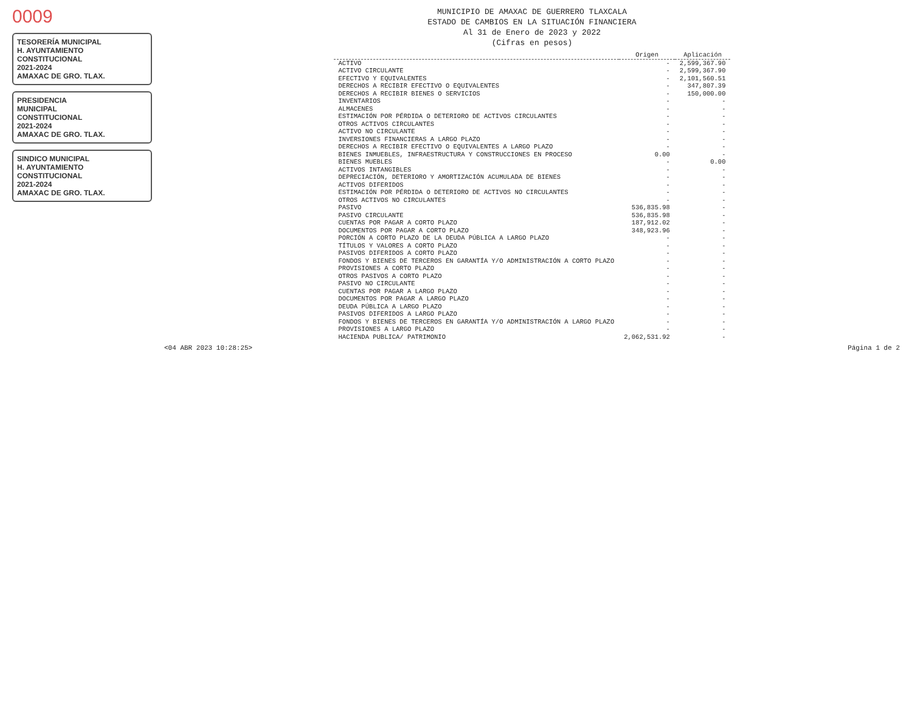0009
TESORERÍA MUNICIPAL
H. AYUNTAMIENTO
CONSTITUCIONAL
2021-2024
AMAXAC DE GRO. TLAX.
PRESIDENCIA
MUNICIPAL
CONSTITUCIONAL
2021-2024
AMAXAC DE GRO. TLAX.
SINDICO MUNICIPAL
H. AYUNTAMIENTO
CONSTITUCIONAL
2021-2024
AMAXAC DE GRO. TLAX.
MUNICIPIO DE AMAXAC DE GUERRERO TLAXCALA
ESTADO DE CAMBIOS EN LA SITUACIÓN FINANCIERA
Al 31 de Enero de 2023 y 2022
(Cifras en pesos)
| | Origen | Aplicación |
| --- | --- | --- |
| ACTIVO | - | 2,599,367.90 |
| ACTIVO CIRCULANTE | - | 2,599,367.90 |
| EFECTIVO Y EQUIVALENTES | - | 2,101,560.51 |
| DERECHOS A RECIBIR EFECTIVO O EQUIVALENTES | - | 347,807.39 |
| DERECHOS A RECIBIR BIENES O SERVICIOS | - | 150,000.00 |
| INVENTARIOS | - | - |
| ALMACENES | - | - |
| ESTIMACIÓN POR PÉRDIDA O DETERIORO DE ACTIVOS CIRCULANTES | - | - |
| OTROS ACTIVOS CIRCULANTES | - | - |
| ACTIVO NO CIRCULANTE | - | - |
| INVERSIONES FINANCIERAS A LARGO PLAZO | - | - |
| DERECHOS A RECIBIR EFECTIVO O EQUIVALENTES A LARGO PLAZO | - | - |
| BIENES INMUEBLES, INFRAESTRUCTURA Y CONSTRUCCIONES EN PROCESO | 0.00 | - |
| BIENES MUEBLES | - | 0.00 |
| ACTIVOS INTANGIBLES | - | - |
| DEPRECIACIÓN, DETERIORO Y AMORTIZACIÓN ACUMULADA DE BIENES | - | - |
| ACTIVOS DIFERIDOS | - | - |
| ESTIMACIÓN POR PÉRDIDA O DETERIORO DE ACTIVOS NO CIRCULANTES | - | - |
| OTROS ACTIVOS NO CIRCULANTES | - | - |
| PASIVO | 536,835.98 | - |
| PASIVO CIRCULANTE | 536,835.98 | - |
| CUENTAS POR PAGAR A CORTO PLAZO | 187,912.02 | - |
| DOCUMENTOS POR PAGAR A CORTO PLAZO | 348,923.96 | - |
| PORCIÓN A CORTO PLAZO DE LA DEUDA PÚBLICA A LARGO PLAZO | - | - |
| TÍTULOS Y VALORES A CORTO PLAZO | - | - |
| PASIVOS DIFERIDOS A CORTO PLAZO | - | - |
| FONDOS Y BIENES DE TERCEROS EN GARANTÍA Y/O ADMINISTRACIÓN A CORTO PLAZO | - | - |
| PROVISIONES A CORTO PLAZO | - | - |
| OTROS PASIVOS A CORTO PLAZO | - | - |
| PASIVO NO CIRCULANTE | - | - |
| CUENTAS POR PAGAR A LARGO PLAZO | - | - |
| DOCUMENTOS POR PAGAR A LARGO PLAZO | - | - |
| DEUDA PÚBLICA A LARGO PLAZO | - | - |
| PASIVOS DIFERIDOS A LARGO PLAZO | - | - |
| FONDOS Y BIENES DE TERCEROS EN GARANTÍA Y/O ADMINISTRACIÓN A LARGO PLAZO | - | - |
| PROVISIONES A LARGO PLAZO | - | - |
| HACIENDA PUBLICA/ PATRIMONIO | 2,062,531.92 | - |
<04 ABR 2023 10:28:25> Página 1 de 2